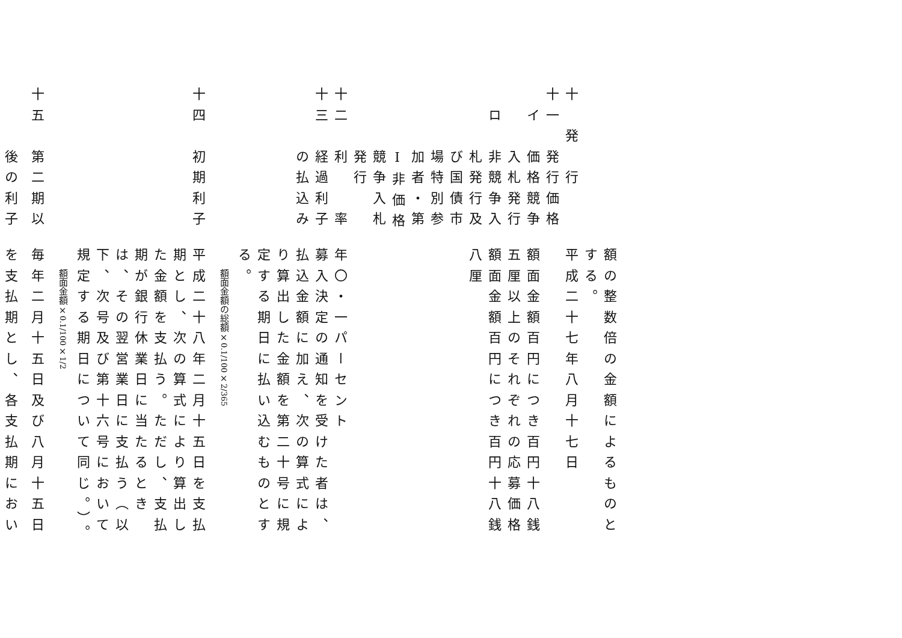額の整数倍の金額によるものと
する。
十　発　行平成二十七年八月十七日
十一　発行価格
　イ　価格競争額面金額百円につき百円十八銭
　　　入札発行五厘以上のそれぞれの応募価格
　ロ　非競争入額面金額百円につき百円十八銭
　　　札発行及八厘
　　　び国債市
　　　場特別参
　　　加者・第
　　　Ⅰ非価格
　　　競争入札
　　　発行
十二　利　　率年〇・一パーセント
十三　経過利子募入決定の通知を受けた者は、
　　　の払込み払込金額に加え、次の算式によ
り算出した金額を第二十号に規
定する期日に払い込むものとす
る。
額面金額の総額×0.1/100×2/365
十四　初期利子平成二十八年二月十五日を支払
期とし、次の算式により算出し
た金額を支払う。ただし、支払
期が銀行休業日に当たるとき
は、その翌営業日に支払う（以
下、次号及び第十六号において
規定する期日について同じ。）。
額面金額×0.1/100×1/2
十五　第二期以毎年二月十五日及び八月十五日
　　　後の利子を支払期とし、各支払期におい